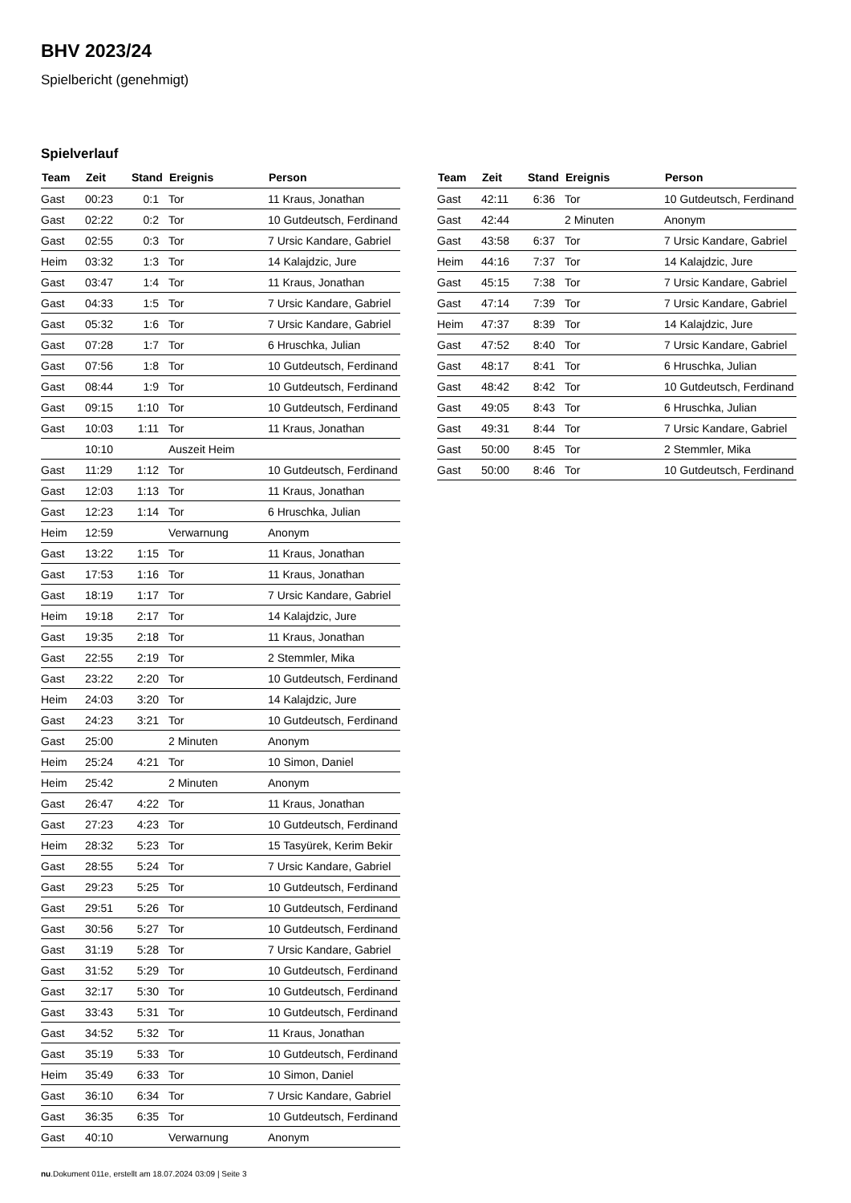BHV 2023/24
Spielbericht (genehmigt)
Spielverlauf
| Team | Zeit | Stand | Ereignis | Person |
| --- | --- | --- | --- | --- |
| Gast | 00:23 | 0:1 | Tor | 11 Kraus, Jonathan |
| Gast | 02:22 | 0:2 | Tor | 10 Gutdeutsch, Ferdinand |
| Gast | 02:55 | 0:3 | Tor | 7 Ursic Kandare, Gabriel |
| Heim | 03:32 | 1:3 | Tor | 14 Kalajdzic, Jure |
| Gast | 03:47 | 1:4 | Tor | 11 Kraus, Jonathan |
| Gast | 04:33 | 1:5 | Tor | 7 Ursic Kandare, Gabriel |
| Gast | 05:32 | 1:6 | Tor | 7 Ursic Kandare, Gabriel |
| Gast | 07:28 | 1:7 | Tor | 6 Hruschka, Julian |
| Gast | 07:56 | 1:8 | Tor | 10 Gutdeutsch, Ferdinand |
| Gast | 08:44 | 1:9 | Tor | 10 Gutdeutsch, Ferdinand |
| Gast | 09:15 | 1:10 | Tor | 10 Gutdeutsch, Ferdinand |
| Gast | 10:03 | 1:11 | Tor | 11 Kraus, Jonathan |
| | 10:10 | | Auszeit Heim | |
| Gast | 11:29 | 1:12 | Tor | 10 Gutdeutsch, Ferdinand |
| Gast | 12:03 | 1:13 | Tor | 11 Kraus, Jonathan |
| Gast | 12:23 | 1:14 | Tor | 6 Hruschka, Julian |
| Heim | 12:59 | | Verwarnung | Anonym |
| Gast | 13:22 | 1:15 | Tor | 11 Kraus, Jonathan |
| Gast | 17:53 | 1:16 | Tor | 11 Kraus, Jonathan |
| Gast | 18:19 | 1:17 | Tor | 7 Ursic Kandare, Gabriel |
| Heim | 19:18 | 2:17 | Tor | 14 Kalajdzic, Jure |
| Gast | 19:35 | 2:18 | Tor | 11 Kraus, Jonathan |
| Gast | 22:55 | 2:19 | Tor | 2 Stemmler, Mika |
| Gast | 23:22 | 2:20 | Tor | 10 Gutdeutsch, Ferdinand |
| Heim | 24:03 | 3:20 | Tor | 14 Kalajdzic, Jure |
| Gast | 24:23 | 3:21 | Tor | 10 Gutdeutsch, Ferdinand |
| Gast | 25:00 | | 2 Minuten | Anonym |
| Heim | 25:24 | 4:21 | Tor | 10 Simon, Daniel |
| Heim | 25:42 | | 2 Minuten | Anonym |
| Gast | 26:47 | 4:22 | Tor | 11 Kraus, Jonathan |
| Gast | 27:23 | 4:23 | Tor | 10 Gutdeutsch, Ferdinand |
| Heim | 28:32 | 5:23 | Tor | 15 Tasyürek, Kerim Bekir |
| Gast | 28:55 | 5:24 | Tor | 7 Ursic Kandare, Gabriel |
| Gast | 29:23 | 5:25 | Tor | 10 Gutdeutsch, Ferdinand |
| Gast | 29:51 | 5:26 | Tor | 10 Gutdeutsch, Ferdinand |
| Gast | 30:56 | 5:27 | Tor | 10 Gutdeutsch, Ferdinand |
| Gast | 31:19 | 5:28 | Tor | 7 Ursic Kandare, Gabriel |
| Gast | 31:52 | 5:29 | Tor | 10 Gutdeutsch, Ferdinand |
| Gast | 32:17 | 5:30 | Tor | 10 Gutdeutsch, Ferdinand |
| Gast | 33:43 | 5:31 | Tor | 10 Gutdeutsch, Ferdinand |
| Gast | 34:52 | 5:32 | Tor | 11 Kraus, Jonathan |
| Gast | 35:19 | 5:33 | Tor | 10 Gutdeutsch, Ferdinand |
| Heim | 35:49 | 6:33 | Tor | 10 Simon, Daniel |
| Gast | 36:10 | 6:34 | Tor | 7 Ursic Kandare, Gabriel |
| Gast | 36:35 | 6:35 | Tor | 10 Gutdeutsch, Ferdinand |
| Gast | 40:10 | | Verwarnung | Anonym |
| Team | Zeit | Stand | Ereignis | Person |
| --- | --- | --- | --- | --- |
| Gast | 42:11 | 6:36 | Tor | 10 Gutdeutsch, Ferdinand |
| Gast | 42:44 | | 2 Minuten | Anonym |
| Gast | 43:58 | 6:37 | Tor | 7 Ursic Kandare, Gabriel |
| Heim | 44:16 | 7:37 | Tor | 14 Kalajdzic, Jure |
| Gast | 45:15 | 7:38 | Tor | 7 Ursic Kandare, Gabriel |
| Gast | 47:14 | 7:39 | Tor | 7 Ursic Kandare, Gabriel |
| Heim | 47:37 | 8:39 | Tor | 14 Kalajdzic, Jure |
| Gast | 47:52 | 8:40 | Tor | 7 Ursic Kandare, Gabriel |
| Gast | 48:17 | 8:41 | Tor | 6 Hruschka, Julian |
| Gast | 48:42 | 8:42 | Tor | 10 Gutdeutsch, Ferdinand |
| Gast | 49:05 | 8:43 | Tor | 6 Hruschka, Julian |
| Gast | 49:31 | 8:44 | Tor | 7 Ursic Kandare, Gabriel |
| Gast | 50:00 | 8:45 | Tor | 2 Stemmler, Mika |
| Gast | 50:00 | 8:46 | Tor | 10 Gutdeutsch, Ferdinand |
nu.Dokument 011e, erstellt am 18.07.2024 03:09 | Seite 3